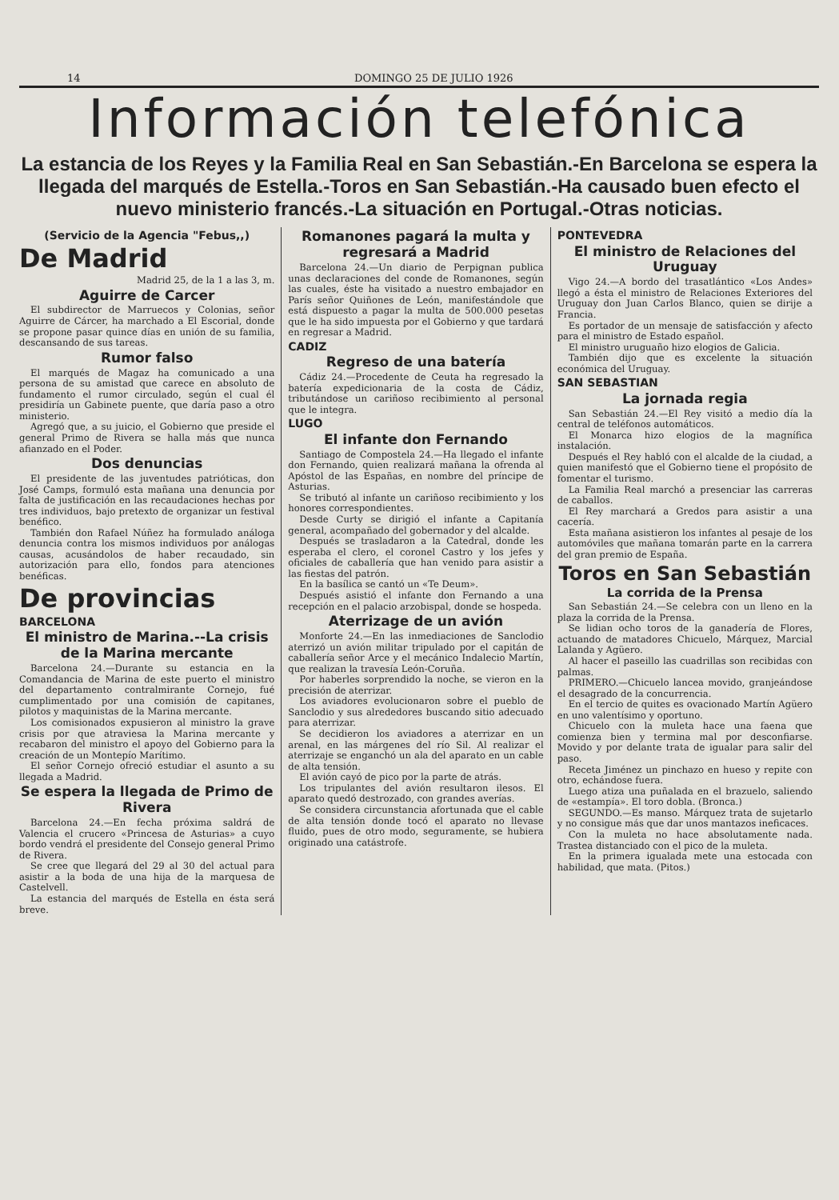14 DOMINGO 25 DE JULIO 1926
Información telefónica
La estancia de los Reyes y la Familia Real en San Sebastián.-En Barcelona se espera la llegada del marqués de Estella.-Toros en San Sebastián.-Ha causado buen efecto el nuevo ministerio francés.-La situación en Portugal.-Otras noticias.
(Servicio de la Agencia "Febus,,)
De Madrid
Madrid 25, de la 1 a las 3, m.
Aguirre de Carcer
El subdirector de Marruecos y Colonias, señor Aguirre de Cárcer, ha marchado a El Escorial, donde se propone pasar quince días en unión de su familia, descansando de sus tareas.
Rumor falso
El marqués de Magaz ha comunicado a una persona de su amistad que carece en absoluto de fundamento el rumor circulado, según el cual él presidiría un Gabinete puente, que daría paso a otro ministerio.
Agregó que, a su juicio, el Gobierno que preside el general Primo de Rivera se halla más que nunca afianzado en el Poder.
Dos denuncias
El presidente de las juventudes patrióticas, don José Camps, formuló esta mañana una denuncia por falta de justificación en las recaudaciones hechas por tres individuos, bajo pretexto de organizar un festival benéfico.
También don Rafael Núñez ha formulado análoga denuncia contra los mismos individuos por análogas causas, acusándolos de haber recaudado, sin autorización para ello, fondos para atenciones benéficas.
De provincias
BARCELONA
El ministro de Marina.--La crisis de la Marina mercante
Barcelona 24.—Durante su estancia en la Comandancia de Marina de este puerto el ministro del departamento contralmirante Cornejo, fué cumplimentado por una comisión de capitanes, pilotos y maquinistas de la Marina mercante.
Los comisionados expusieron al ministro la grave crisis por que atraviesa la Marina mercante y recabaron del ministro el apoyo del Gobierno para la creación de un Montepío Marítimo.
El señor Cornejo ofreció estudiar el asunto a su llegada a Madrid.
Se espera la llegada de Primo de Rivera
Barcelona 24.—En fecha próxima saldrá de Valencia el crucero «Princesa de Asturias» a cuyo bordo vendrá el presidente del Consejo general Primo de Rivera.
Se cree que llegará del 29 al 30 del actual para asistir a la boda de una hija de la marquesa de Castelvell.
La estancia del marqués de Estella en ésta será breve.
Romanones pagará la multa y regresará a Madrid
Barcelona 24.—Un diario de Perpignan publica unas declaraciones del conde de Romanones, según las cuales, éste ha visitado a nuestro embajador en París señor Quiñones de León, manifestándole que está dispuesto a pagar la multa de 500.000 pesetas que le ha sido impuesta por el Gobierno y que tardará en regresar a Madrid.
CADIZ
Regreso de una batería
Cádiz 24.—Procedente de Ceuta ha regresado la batería expedicionaria de la costa de Cádiz, tributándose un cariñoso recibimiento al personal que le integra.
LUGO
El infante don Fernando
Santiago de Compostela 24.—Ha llegado el infante don Fernando, quien realizará mañana la ofrenda al Apóstol de las Españas, en nombre del príncipe de Asturias.
Se tributó al infante un cariñoso recibimiento y los honores correspondientes.
Desde Curty se dirigió el infante a Capitanía general, acompañado del gobernador y del alcalde.
Después se trasladaron a la Catedral, donde les esperaba el clero, el coronel Castro y los jefes y oficiales de caballería que han venido para asistir a las fiestas del patrón.
En la basílica se cantó un «Te Deum».
Después asistió el infante don Fernando a una recepción en el palacio arzobispal, donde se hospeda.
Aterrizage de un avión
Monforte 24.—En las inmediaciones de Sanclodio aterrizó un avión militar tripulado por el capitán de caballería señor Arce y el mecánico Indalecio Martín, que realizan la travesía León-Coruña.
Por haberles sorprendido la noche, se vieron en la precisión de aterrizar.
Los aviadores evolucionaron sobre el pueblo de Sanclodio y sus alrededores buscando sitio adecuado para aterrizar.
Se decidieron los aviadores a aterrizar en un arenal, en las márgenes del río Sil. Al realizar el aterrizaje se enganchó un ala del aparato en un cable de alta tensión.
El avión cayó de pico por la parte de atrás.
Los tripulantes del avión resultaron ilesos. El aparato quedó destrozado, con grandes averías.
Se considera circunstancia afortunada que el cable de alta tensión donde tocó el aparato no llevase fluido, pues de otro modo, seguramente, se hubiera originado una catástrofe.
PONTEVEDRA
El ministro de Relaciones del Uruguay
Vigo 24.—A bordo del trasatlántico «Los Andes» llegó a ésta el ministro de Relaciones Exteriores del Uruguay don Juan Carlos Blanco, quien se dirije a Francia.
Es portador de un mensaje de satisfacción y afecto para el ministro de Estado español.
El ministro uruguaño hizo elogios de Galicia.
También dijo que es excelente la situación económica del Uruguay.
SAN SEBASTIAN
La jornada regia
San Sebastián 24.—El Rey visitó a medio día la central de teléfonos automáticos.
El Monarca hizo elogios de la magnífica instalación.
Después el Rey habló con el alcalde de la ciudad, a quien manifestó que el Gobierno tiene el propósito de fomentar el turismo.
La Familia Real marchó a presenciar las carreras de caballos.
El Rey marchará a Gredos para asistir a una cacería.
Esta mañana asistieron los infantes al pesaje de los automóviles que mañana tomarán parte en la carrera del gran premio de España.
Toros en San Sebastián
La corrida de la Prensa
San Sebastián 24.—Se celebra con un lleno en la plaza la corrida de la Prensa.
Se lidian ocho toros de la ganadería de Flores, actuando de matadores Chicuelo, Márquez, Marcial Lalanda y Agüero.
Al hacer el paseillo las cuadrillas son recibidas con palmas.
PRIMERO.—Chicuelo lancea movido, granjeándose el desagrado de la concurrencia.
En el tercio de quites es ovacionado Martín Agüero en uno valentísimo y oportuno.
Chicuelo con la muleta hace una faena que comienza bien y termina mal por desconfiarse. Movido y por delante trata de igualar para salir del paso.
Receta Jiménez un pinchazo en hueso y repite con otro, echándose fuera.
Luego atiza una puñalada en el brazuelo, saliendo de «estampía». El toro dobla. (Bronca.)
SEGUNDO.—Es manso. Márquez trata de sujetarlo y no consigue más que dar unos mantazos ineficaces.
Con la muleta no hace absolutamente nada. Trastea distanciado con el pico de la muleta.
En la primera igualada mete una estocada con habilidad, que mata. (Pitos.)